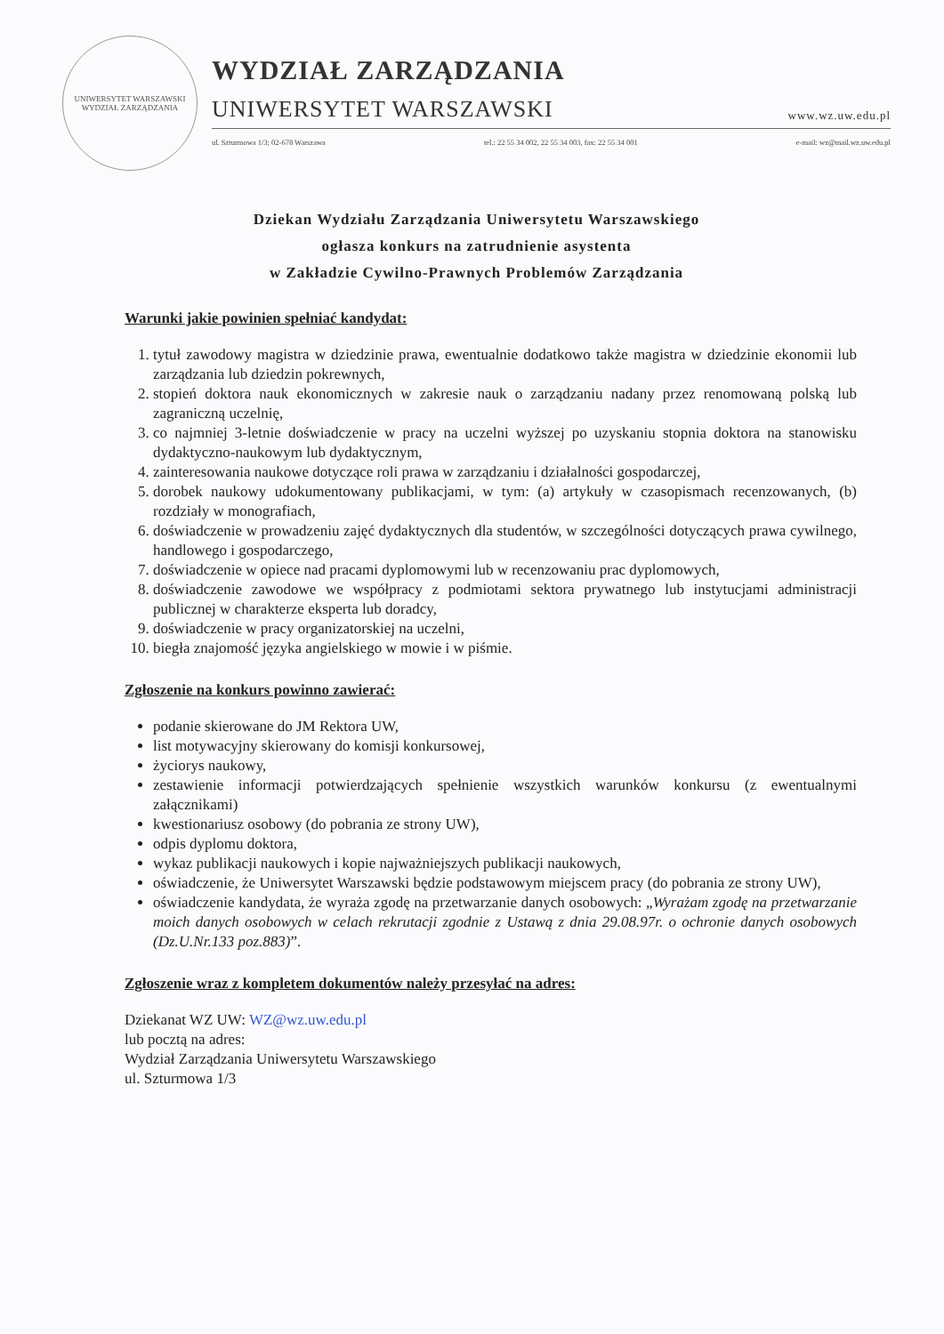UNIWERSYTET WARSZAWSKI
WYDZIAŁ ZARZĄDZANIA
WYDZIAŁ ZARZĄDZANIA
UNIWERSYTET WARSZAWSKI www.wz.uw.edu.pl
ul. Szturmowa 1/3; 02-678 Warszawa tel.: 22 55 34 002, 22 55 34 003, fax: 22 55 34 001 e-mail: wz@mail.wz.uw.edu.pl
Dziekan Wydziału Zarządzania Uniwersytetu Warszawskiego
ogłasza konkurs na zatrudnienie asystenta
w Zakładzie Cywilno-Prawnych Problemów Zarządzania
Warunki jakie powinien spełniać kandydat:
1. tytuł zawodowy magistra w dziedzinie prawa, ewentualnie dodatkowo także magistra w dziedzinie ekonomii lub zarządzania lub dziedzin pokrewnych,
2. stopień doktora nauk ekonomicznych w zakresie nauk o zarządzaniu nadany przez renomowaną polską lub zagraniczną uczelnię,
3. co najmniej 3-letnie doświadczenie w pracy na uczelni wyższej po uzyskaniu stopnia doktora na stanowisku dydaktyczno-naukowym lub dydaktycznym,
4. zainteresowania naukowe dotyczące roli prawa w zarządzaniu i działalności gospodarczej,
5. dorobek naukowy udokumentowany publikacjami, w tym: (a) artykuły w czasopismach recenzowanych, (b) rozdziały w monografiach,
6. doświadczenie w prowadzeniu zajęć dydaktycznych dla studentów, w szczególności dotyczących prawa cywilnego, handlowego i gospodarczego,
7. doświadczenie w opiece nad pracami dyplomowymi lub w recenzowaniu prac dyplomowych,
8. doświadczenie zawodowe we współpracy z podmiotami sektora prywatnego lub instytucjami administracji publicznej w charakterze eksperta lub doradcy,
9. doświadczenie w pracy organizatorskiej na uczelni,
10. biegła znajomość języka angielskiego w mowie i w piśmie.
Zgłoszenie na konkurs powinno zawierać:
podanie skierowane do JM Rektora UW,
list motywacyjny skierowany do komisji konkursowej,
życiorys naukowy,
zestawienie informacji potwierdzających spełnienie wszystkich warunków konkursu (z ewentualnymi załącznikami)
kwestionariusz osobowy (do pobrania ze strony UW),
odpis dyplomu doktora,
wykaz publikacji naukowych i kopie najważniejszych publikacji naukowych,
oświadczenie, że Uniwersytet Warszawski będzie podstawowym miejscem pracy (do pobrania ze strony UW),
oświadczenie kandydata, że wyraża zgodę na przetwarzanie danych osobowych: „Wyrażam zgodę na przetwarzanie moich danych osobowych w celach rekrutacji zgodnie z Ustawą z dnia 29.08.97r. o ochronie danych osobowych (Dz.U.Nr.133 poz.883)”.
Zgłoszenie wraz z kompletem dokumentów należy przesyłać na adres:
Dziekanat WZ UW: WZ@wz.uw.edu.pl
lub pocztą na adres:
Wydział Zarządzania Uniwersytetu Warszawskiego
ul. Szturmowa 1/3